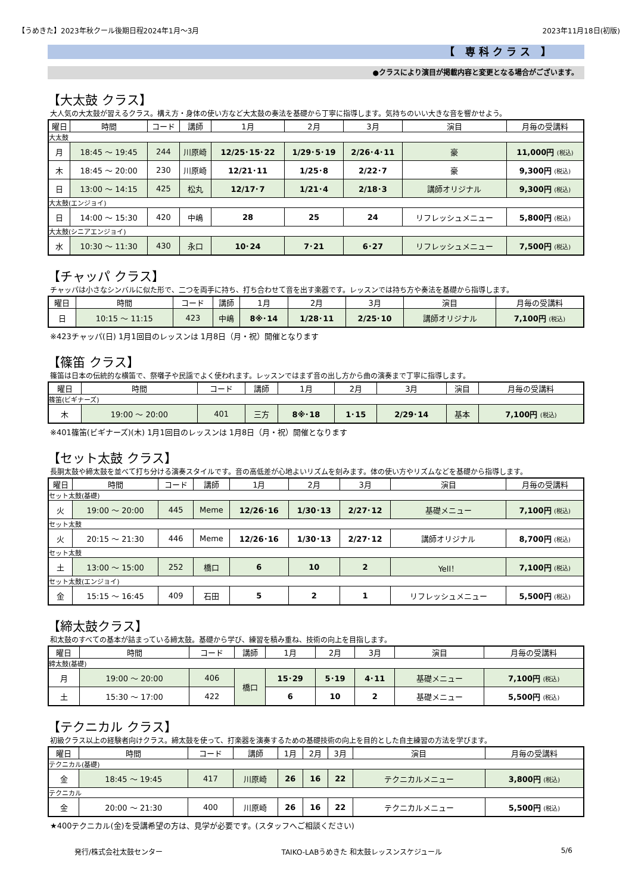【うめきた】2023年秋クール後期日程2024年1月～3月 2023年11月18日(初版)
【 専科クラス 】
●クラスにより演目が掲載内容と変更となる場合がございます。
【大太鼓 クラス】
大人気の大太鼓が習えるクラス。構え方・身体の使い方など大太鼓の奏法を基礎から丁寧に指導します。気持ちのいい大きな音を響かせよう。
| 曜日 | 時間 | コード | 講師 | 1月 | 2月 | 3月 | 演目 | 月毎の受講料 |
| --- | --- | --- | --- | --- | --- | --- | --- | --- |
| 大太鼓 | | | | | | | | |
| 月 | 18:45 ～ 19:45 | 244 | 川原崎 | 12/25･15･22 | 1/29･5･19 | 2/26･4･11 | 豪 | 11,000円 (税込) |
| 木 | 18:45 ～ 20:00 | 230 | 川原崎 | 12/21･11 | 1/25･8 | 2/22･7 | 豪 | 9,300円 (税込) |
| 日 | 13:00 ～ 14:15 | 425 | 松丸 | 12/17･7 | 1/21･4 | 2/18･3 | 講師オリジナル | 9,300円 (税込) |
| 大太鼓(エンジョイ) | | | | | | | | |
| 日 | 14:00 ～ 15:30 | 420 | 中嶋 | 28 | 25 | 24 | リフレッシュメニュー | 5,800円 (税込) |
| 大太鼓(シニアエンジョイ) | | | | | | | | |
| 水 | 10:30 ～ 11:30 | 430 | 永口 | 10･24 | 7･21 | 6･27 | リフレッシュメニュー | 7,500円 (税込) |
【チャッパ クラス】
チャッパは小さなシンバルに似た形で、二つを両手に持ち、打ち合わせて音を出す楽器です。レッスンでは持ち方や奏法を基礎から指導します。
| 曜日 | 時間 | コード | 講師 | 1月 | 2月 | 3月 | 演目 | 月毎の受講料 |
| --- | --- | --- | --- | --- | --- | --- | --- | --- |
| 日 | 10:15 ～ 11:15 | 423 | 中嶋 | 8※･14 | 1/28･11 | 2/25･10 | 講師オリジナル | 7,100円 (税込) |
※423チャッパ(日) 1月1回目のレッスンは 1月8日（月・祝）開催となります
【篠笛 クラス】
篠笛は日本の伝統的な横笛で、祭囃子や民謡でよく使われます。レッスンではまず音の出し方から曲の演奏まで丁寧に指導します。
| 曜日 | 時間 | コード | 講師 | 1月 | 2月 | 3月 | 演目 | 月毎の受講料 |
| --- | --- | --- | --- | --- | --- | --- | --- | --- |
| 篠笛(ビギナーズ) | | | | | | | | |
| 木 | 19:00 ～ 20:00 | 401 | 三方 | 8※･18 | 1･15 | 2/29･14 | 基本 | 7,100円 (税込) |
※401篠笛(ビギナーズ)(木) 1月1回目のレッスンは 1月8日（月・祝）開催となります
【セット太鼓 クラス】
長胴太鼓や締太鼓を並べて打ち分ける演奏スタイルです。音の高低差が心地よいリズムを刻みます。体の使い方やリズムなどを基礎から指導します。
| 曜日 | 時間 | コード | 講師 | 1月 | 2月 | 3月 | 演目 | 月毎の受講料 |
| --- | --- | --- | --- | --- | --- | --- | --- | --- |
| セット太鼓(基礎) | | | | | | | | |
| 火 | 19:00 ～ 20:00 | 445 | Meme | 12/26･16 | 1/30･13 | 2/27･12 | 基礎メニュー | 7,100円 (税込) |
| セット太鼓 | | | | | | | | |
| 火 | 20:15 ～ 21:30 | 446 | Meme | 12/26･16 | 1/30･13 | 2/27･12 | 講師オリジナル | 8,700円 (税込) |
| セット太鼓 | | | | | | | | |
| 土 | 13:00 ～ 15:00 | 252 | 橋口 | 6 | 10 | 2 | Yell！ | 7,100円 (税込) |
| セット太鼓(エンジョイ) | | | | | | | | |
| 金 | 15:15 ～ 16:45 | 409 | 石田 | 5 | 2 | 1 | リフレッシュメニュー | 5,500円 (税込) |
【締太鼓クラス】
和太鼓のすべての基本が詰まっている締太鼓。基礎から学び、練習を積み重ね、技術の向上を目指します。
| 曜日 | 時間 | コード | 講師 | 1月 | 2月 | 3月 | 演目 | 月毎の受講料 |
| --- | --- | --- | --- | --- | --- | --- | --- | --- |
| 締太鼓(基礎) | | | | | | | | |
| 月 | 19:00 ～ 20:00 | 406 | 橋口 | 15･29 | 5･19 | 4･11 | 基礎メニュー | 7,100円 (税込) |
| 土 | 15:30 ～ 17:00 | 422 | | 6 | 10 | 2 | 基礎メニュー | 5,500円 (税込) |
【テクニカル クラス】
初級クラス以上の経験者向けクラス。締太鼓を使って、打楽器を演奏するための基礎技術の向上を目的とした自主練習の方法を学びます。
| 曜日 | 時間 | コード | 講師 | 1月 | 2月 | 3月 | 演目 | 月毎の受講料 |
| --- | --- | --- | --- | --- | --- | --- | --- | --- |
| テクニカル(基礎) | | | | | | | | |
| 金 | 18:45 ～ 19:45 | 417 | 川原崎 | 26 | 16 | 22 | テクニカルメニュー | 3,800円 (税込) |
| テクニカル | | | | | | | | |
| 金 | 20:00 ～ 21:30 | 400 | 川原崎 | 26 | 16 | 22 | テクニカルメニュー | 5,500円 (税込) |
★400テクニカル(金)を受講希望の方は、見学が必要です。(スタッフへご相談ください)
発行/株式会社太鼓センター TAIKO-LABうめきた 和太鼓レッスンスケジュール 5/6